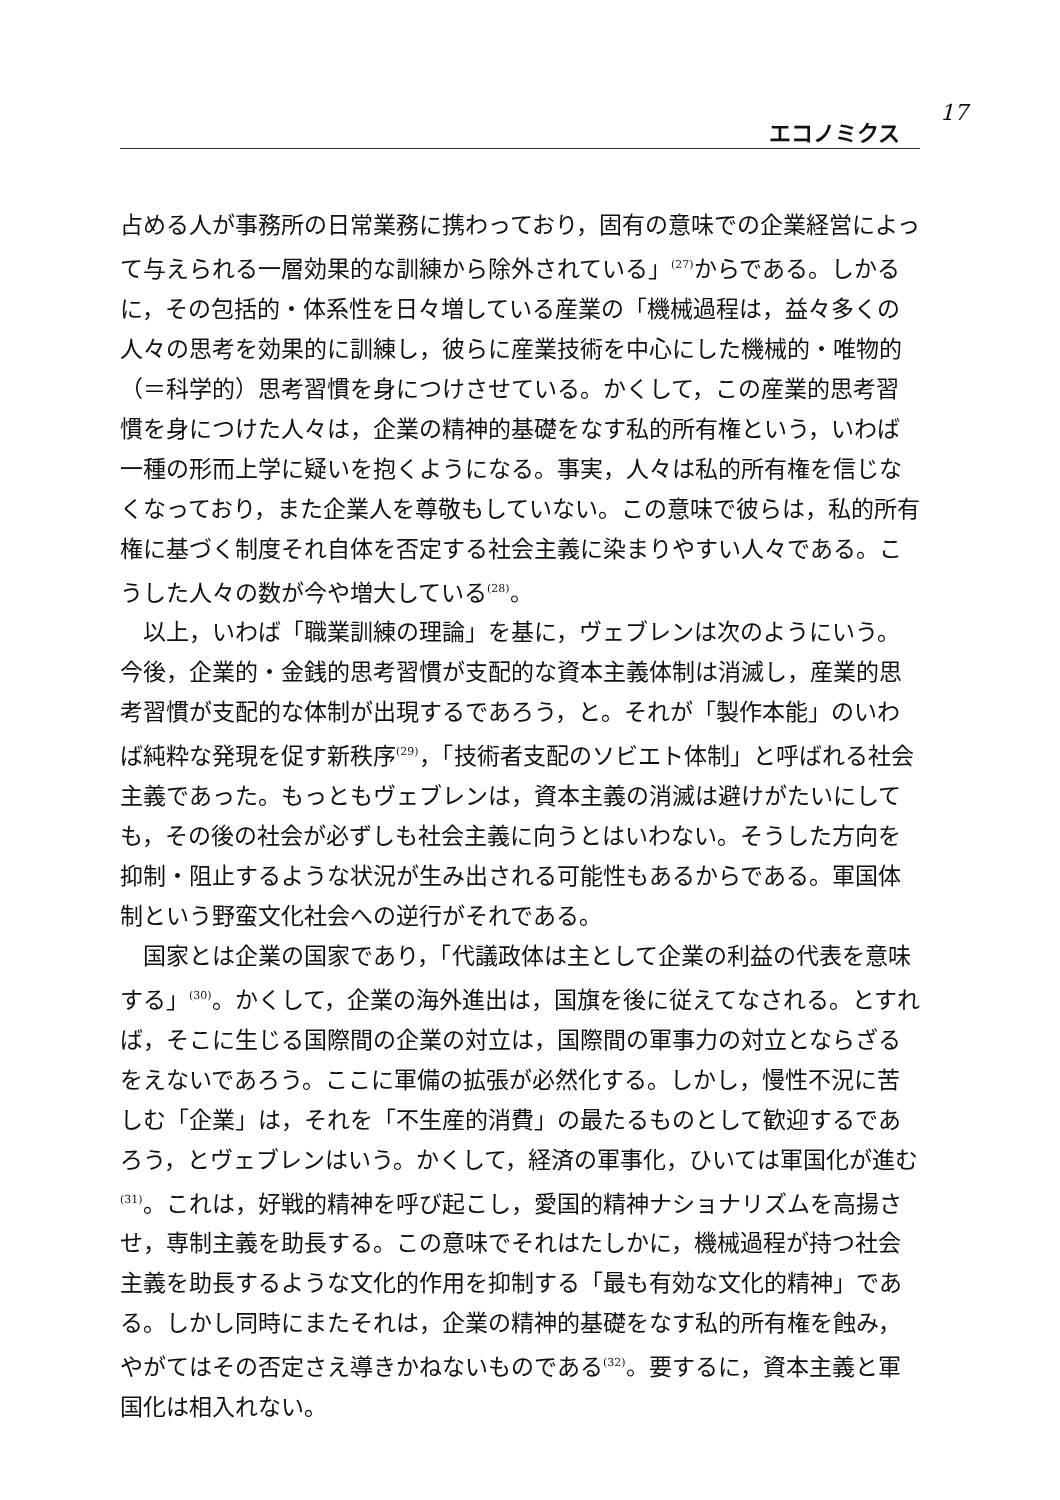エコノミクス
17
占める人が事務所の日常業務に携わっており，固有の意味での企業経営によって与えられる一層効果的な訓練から除外されている」<sup>(27)</sup>からである。しかるに，その包括的・体系性を日々増している産業の「機械過程は，益々多くの人々の思考を効果的に訓練し，彼らに産業技術を中心にした機械的・唯物的（＝科学的）思考習慣を身につけさせている。かくして，この産業的思考習慣を身につけた人々は，企業の精神的基礎をなす私的所有権という，いわば一種の形而上学に疑いを抱くようになる。事実，人々は私的所有権を信じなくなっており，また企業人を尊敬もしていない。この意味で彼らは，私的所有権に基づく制度それ自体を否定する社会主義に染まりやすい人々である。こうした人々の数が今や増大している<sup>(28)</sup>。
以上，いわば「職業訓練の理論」を基に，ヴェブレンは次のようにいう。今後，企業的・金銭的思考習慣が支配的な資本主義体制は消滅し，産業的思考習慣が支配的な体制が出現するであろう，と。それが「製作本能」のいわば純粋な発現を促す新秩序<sup>(29)</sup>，「技術者支配のソビエト体制」と呼ばれる社会主義であった。もっともヴェブレンは，資本主義の消滅は避けがたいにしても，その後の社会が必ずしも社会主義に向うとはいわない。そうした方向を抑制・阻止するような状況が生み出される可能性もあるからである。軍国体制という野蛮文化社会への逆行がそれである。
国家とは企業の国家であり，「代議政体は主として企業の利益の代表を意味する」<sup>(30)</sup>。かくして，企業の海外進出は，国旗を後に従えてなされる。とすれば，そこに生じる国際間の企業の対立は，国際間の軍事力の対立とならざるをえないであろう。ここに軍備の拡張が必然化する。しかし，慢性不況に苦しむ「企業」は，それを「不生産的消費」の最たるものとして歓迎するであろう，とヴェブレンはいう。かくして，経済の軍事化，ひいては軍国化が進む<sup>(31)</sup>。これは，好戦的精神を呼び起こし，愛国的精神ナショナリズムを高揚させ，専制主義を助長する。この意味でそれはたしかに，機械過程が持つ社会主義を助長するような文化的作用を抑制する「最も有効な文化的精神」である。しかし同時にまたそれは，企業の精神的基礎をなす私的所有権を蝕み，やがてはその否定さえ導きかねないものである<sup>(32)</sup>。要するに，資本主義と軍国化は相入れない。